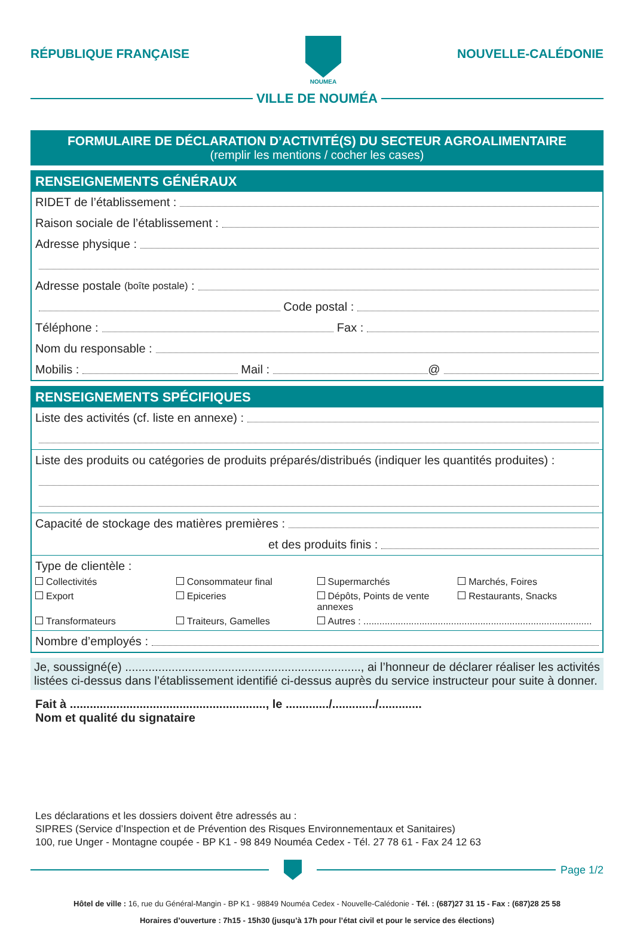RÉPUBLIQUE FRANÇAISE
NOUMEA
NOUVELLE-CALÉDONIE
VILLE DE NOUMÉA
FORMULAIRE DE DÉCLARATION D’ACTIVITÉ(S) DU SECTEUR AGROALIMENTAIRE
(remplir les mentions / cocher les cases)
RENSEIGNEMENTS GÉNÉRAUX
RIDET de l’établissement :
Raison sociale de l’établissement :
Adresse physique :
Adresse postale (boîte postale) :
Code postal :
Téléphone : Fax :
Nom du responsable :
Mobilis : Mail : @
RENSEIGNEMENTS SPÉCIFIQUES
Liste des activités (cf. liste en annexe) :
Liste des produits ou catégories de produits préparés/distribués (indiquer les quantités produites) :
Capacité de stockage des matières premières :
et des produits finis :
Type de clientèle :
Collectivités Consommateur final Supermarchés Marchés, Foires Export Epiceries Dépôts, Points de vente annexes Restaurants, Snacks Transformateurs Traiteurs, Gamelles Autres : ......................................................................................
Nombre d’employés :
Je, soussigné(e) ......................................................................., ai l’honneur de déclarer réaliser les activités listées ci-dessus dans l’établissement identifié ci-dessus auprès du service instructeur pour suite à donner.
Fait à ..........................................................., le ............./............./.............
Nom et qualité du signataire
Les déclarations et les dossiers doivent être adressés au :
SIPRES (Service d’Inspection et de Prévention des Risques Environnementaux et Sanitaires)
100, rue Unger - Montagne coupée - BP K1 - 98 849 Nouméa Cedex - Tél. 27 78 61 - Fax 24 12 63
Page 1/2
Hôtel de ville : 16, rue du Général-Mangin - BP K1 - 98849 Nouméa Cedex - Nouvelle-Calédonie - Tél. : (687)27 31 15 - Fax : (687)28 25 58
Horaires d’ouverture : 7h15 - 15h30 (jusqu’à 17h pour l’état civil et pour le service des élections)